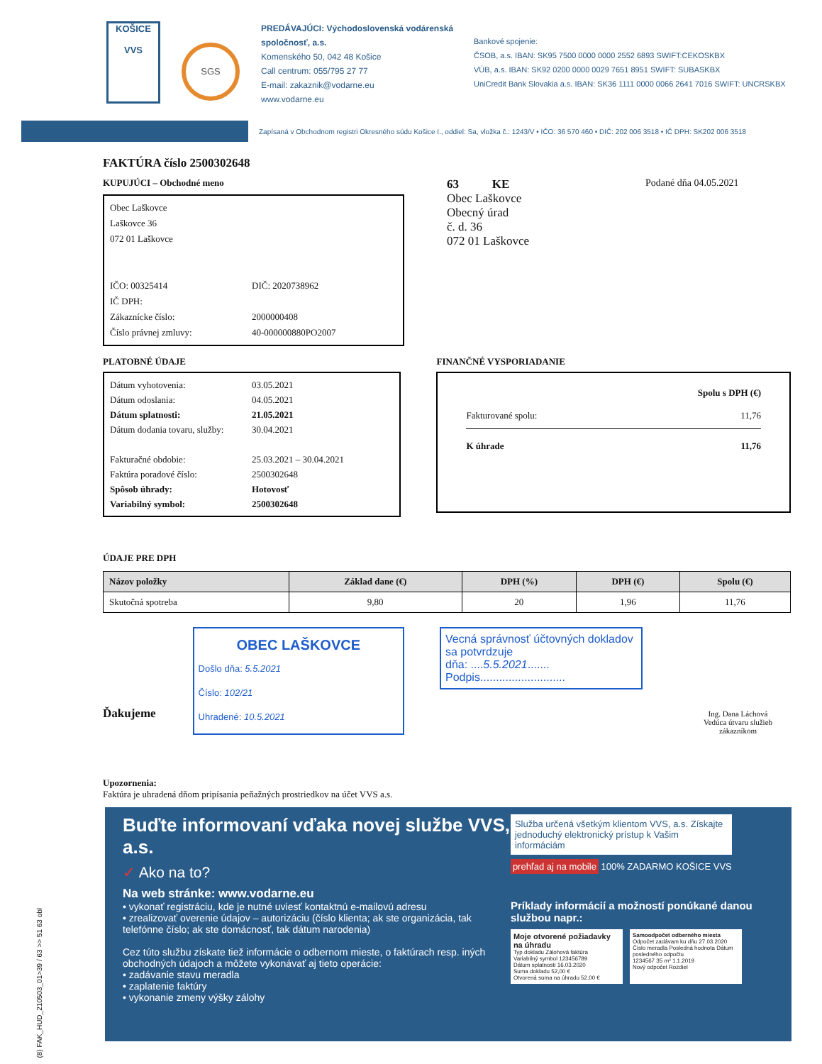KOŠICE
VVS
SGS
PREDÁVAJÚCI: Východoslovenská vodárenská spoločnosť, a.s.
Komenského 50, 042 48 Košice
Call centrum: 055/795 27 77
E-mail: zakaznik@vodarne.eu
www.vodarne.eu
Bankové spojenie:
ČSOB, a.s. IBAN: SK95 7500 0000 0000 2552 6893 SWIFT:CEKOSKBX
VÚB, a.s. IBAN: SK92 0200 0000 0029 7651 8951 SWIFT: SUBASKBX
UniCredit Bank Slovakia a.s. IBAN: SK36 1111 0000 0066 2641 7016 SWIFT: UNCRSKBX
Zapísaná v Obchodnom registri Okresného súdu Košice I., oddiel: Sa, vložka č.: 1243/V • IČO: 36 570 460 • DIČ: 202 006 3518 • IČ DPH: SK202 006 3518
FAKTÚRA číslo 2500302648
KUPUJÚCI – Obchodné meno
Obec Laškovce
Laškovce 36
072 01 Laškovce
IČO: 00325414 DIČ: 2020738962
IČ DPH:
Zákaznícke číslo: 2000000408
Číslo právnej zmluvy: 40-000000880PO2007
63 KE
Obec Laškovce
Obecný úrad
č. d. 36
072 01 Laškovce
Podané dňa 04.05.2021
PLATOBNÉ ÚDAJE
Dátum vyhotovenia: 03.05.2021
Dátum odoslania: 04.05.2021
Dátum splatnosti: 21.05.2021
Dátum dodania tovaru, služby: 30.04.2021
Fakturačné obdobie: 25.03.2021 – 30.04.2021
Faktúra poradové číslo: 2500302648
Spôsob úhrady: Hotovosť
Variabilný symbol: 2500302648
FINANČNÉ VYSPORIADANIE
Spolu s DPH (€)
Fakturované spolu: 11,76
K úhrade 11,76
ÚDAJE PRE DPH
| Názov položky | Základ dane (€) | DPH (%) | DPH (€) | Spolu (€) |
| --- | --- | --- | --- | --- |
| Skutočná spotreba | 9,80 | 20 | 1,96 | 11,76 |
Ďakujeme
OBEC LAŠKOVCE
Došlo dňa: 5.5.2021
Číslo: 102/21
Uhradené: 10.5.2021
Vecná správnosť účtovných dokladov sa potvrdzuje
dňa: ....5.5.2021.......
Podpis...........................
Ing. Dana Láchová
Vedúca útvaru služieb zákazníkom
Upozornenia:
Faktúra je uhradená dňom pripísania peňažných prostriedkov na účet VVS a.s.
Buďte informovaní vďaka novej službe VVS, a.s.
✓ Ako na to?
Na web stránke: www.vodarne.eu
• vykonať registráciu, kde je nutné uviesť kontaktnú e-mailovú adresu
• zrealizovať overenie údajov – autorizáciu (číslo klienta; ak ste organizácia, tak telefónne číslo; ak ste domácnosť, tak dátum narodenia)
Cez túto službu získate tiež informácie o odbernom mieste, o faktúrach resp. iných obchodných údajoch a môžete vykonávať aj tieto operácie:
• zadávanie stavu meradla
• zaplatenie faktúry
• vykonanie zmeny výšky zálohy
Služba určená všetkým klientom VVS, a.s. Získajte jednoduchý elektronický prístup k Vašim informáciám
prehľad aj na mobile
100% ZADARMO KOŠICE VVS
Príklady informácií a možností ponúkané danou službou napr.:
Moje otvorené požiadavky na úhradu
Typ dokladu Zálohová faktúra
Variabilný symbol 123456789
Dátum splatnosti 16.03.2020
Suma dokladu 52,00 €
Otvorená suma na úhradu 52,00 €
Samoodpočet odberného miesta
Odpočet zadávam ku dňu 27.03.2020
Číslo meradla Posledná hodnota Dátum posledného odpočtu
1234567 35 m³ 1.1.2019
Nový odpočet Rozdiel
(8) FAK_HUD_210503_01>39 / 63 >> 51 63 obl